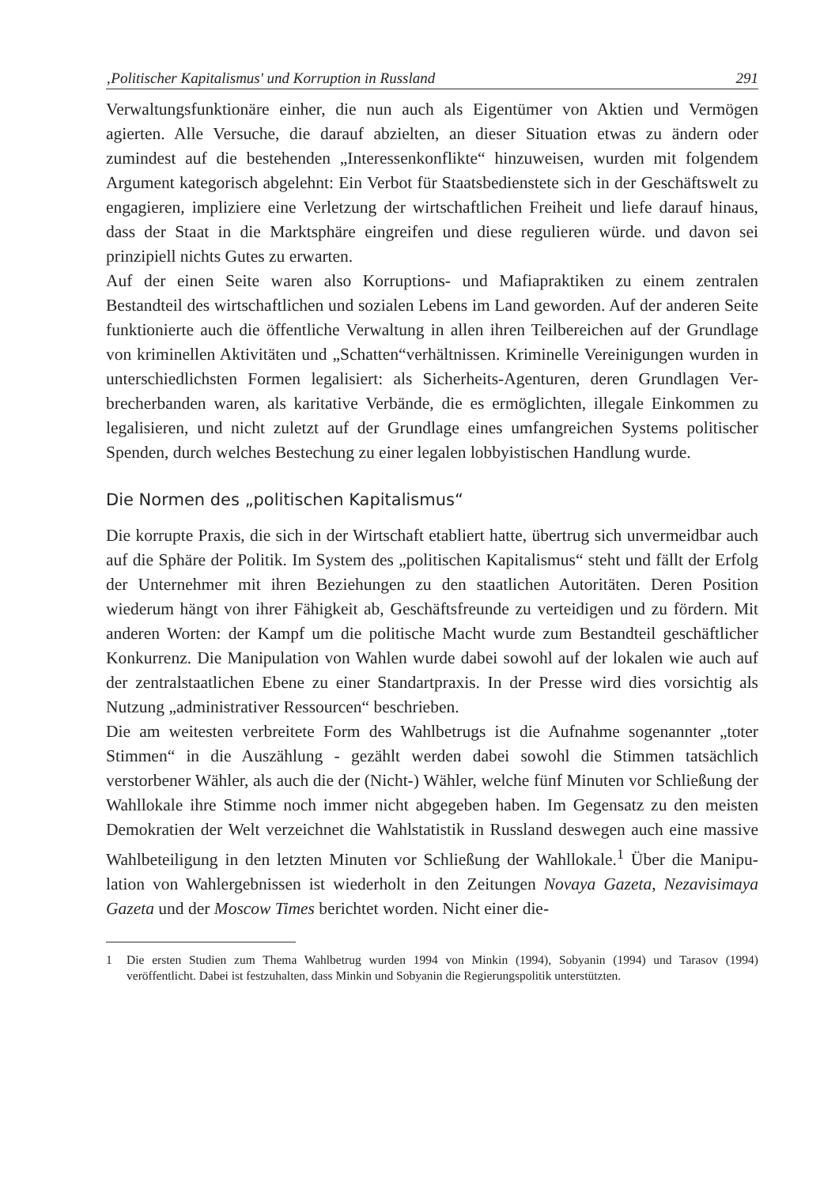‚Politischer Kapitalismus' und Korruption in Russland 291
Verwaltungsfunktionäre einher, die nun auch als Eigentümer von Aktien und Vermögen agierten. Alle Versuche, die darauf abzielten, an dieser Situation etwas zu ändern oder zumindest auf die bestehenden „Interessenkonflikte“ hinzuweisen, wurden mit folgendem Argument kategorisch abgelehnt: Ein Verbot für Staatsbedienstete sich in der Geschäftswelt zu engagieren, implizie­re eine Verletzung der wirtschaftlichen Freiheit und liefe darauf hinaus, dass der Staat in die Marktsphäre eingreifen und diese regulieren würde. und da­von sei prinzipiell nichts Gutes zu erwarten.
Auf der einen Seite waren also Korruptions- und Mafiapraktiken zu einem zentralen Bestandteil des wirtschaftlichen und sozialen Lebens im Land ge­worden. Auf der anderen Seite funktionierte auch die öffentliche Verwaltung in allen ihren Teilbereichen auf der Grundlage von kriminellen Aktivitäten und „Schatten“verhältnissen. Kriminelle Vereinigungen wurden in unterschied­lichsten Formen legalisiert: als Sicherheits-Agenturen, deren Grundlagen Ver­brecherbanden waren, als karitative Verbände, die es ermöglichten, illegale Einkommen zu legalisieren, und nicht zuletzt auf der Grundlage eines um­fangreichen Systems politischer Spenden, durch welches Bestechung zu einer legalen lobbyistischen Handlung wurde.
Die Normen des „politischen Kapitalismus“
Die korrupte Praxis, die sich in der Wirtschaft etabliert hatte, übertrug sich un­vermeidbar auch auf die Sphäre der Politik. Im System des „politischen Kapita­lismus“ steht und fällt der Erfolg der Unternehmer mit ihren Beziehungen zu den staatlichen Autoritäten. Deren Position wiederum hängt von ihrer Fähigkeit ab, Geschäftsfreunde zu verteidigen und zu fördern. Mit anderen Worten: der Kampf um die politische Macht wurde zum Bestandteil geschäftlicher Konkur­renz. Die Manipulation von Wahlen wurde dabei sowohl auf der lokalen wie auch auf der zentralstaatlichen Ebene zu einer Standartpraxis. In der Presse wird dies vorsichtig als Nutzung „administrativer Ressourcen“ beschrieben.
Die am weitesten verbreitete Form des Wahlbetrugs ist die Aufnahme sogenann­ter „toter Stimmen“ in die Auszählung - gezählt werden dabei sowohl die Stim­men tatsächlich verstorbener Wähler, als auch die der (Nicht-) Wähler, welche fünf Minuten vor Schließung der Wahllokale ihre Stimme noch immer nicht abgegeben haben. Im Gegensatz zu den meisten Demokratien der Welt ver­zeichnet die Wahlstatistik in Russland deswegen auch eine massive Wahlbeteili­gung in den letzten Minuten vor Schließung der Wahllokale.<sup>1</sup> Über die Manipu­lation von Wahlergebnissen ist wiederholt in den Zeitungen Novaya Gazeta, Nezavisimaya Gazeta und der Moscow Times berichtet worden. Nicht einer die-
1 Die ersten Studien zum Thema Wahlbetrug wurden 1994 von Minkin (1994), Sobyanin (1994) und Tarasov (1994) veröffentlicht. Dabei ist festzuhalten, dass Minkin und Sobyanin die Regierungspolitik unterstützten.